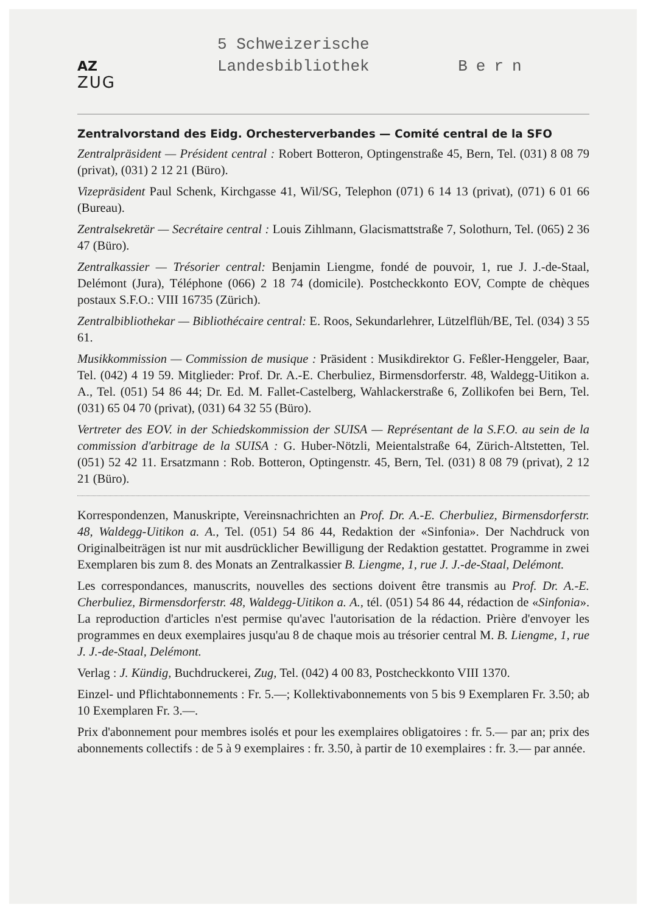AZ
ZUG
5 Schweizerische
Landesbibliothek Bern
Zentralvorstand des Eidg. Orchesterverbandes — Comité central de la SFO
Zentralpräsident — Président central : Robert Botteron, Optingenstraße 45, Bern, Tel. (031) 8 08 79 (privat), (031) 2 12 21 (Büro).
Vizepräsident Paul Schenk, Kirchgasse 41, Wil/SG, Telephon (071) 6 14 13 (privat), (071) 6 01 66 (Bureau).
Zentralsekretär — Secrétaire central : Louis Zihlmann, Glacismattstraße 7, Solothurn, Tel. (065) 2 36 47 (Büro).
Zentralkassier — Trésorier central: Benjamin Liengme, fondé de pouvoir, 1, rue J. J.-de-Staal, Delémont (Jura), Téléphone (066) 2 18 74 (domicile). Postcheckkonto EOV, Compte de chèques postaux S.F.O.: VIII 16735 (Zürich).
Zentralbibliothekar — Bibliothécaire central: E. Roos, Sekundarlehrer, Lützelflüh/BE, Tel. (034) 3 55 61.
Musikkommission — Commission de musique : Präsident : Musikdirektor G. Feßler-Henggeler, Baar, Tel. (042) 4 19 59. Mitglieder: Prof. Dr. A.-E. Cherbuliez, Birmensdorferstr. 48, Waldegg-Uitikon a. A., Tel. (051) 54 86 44; Dr. Ed. M. Fallet-Castelberg, Wahlackerstraße 6, Zollikofen bei Bern, Tel. (031) 65 04 70 (privat), (031) 64 32 55 (Büro).
Vertreter des EOV. in der Schiedskommission der SUISA — Représentant de la S.F.O. au sein de la commission d'arbitrage de la SUISA : G. Huber-Nötzli, Meientalstraße 64, Zürich-Altstetten, Tel. (051) 52 42 11. Ersatzmann : Rob. Botteron, Optingenstr. 45, Bern, Tel. (031) 8 08 79 (privat), 2 12 21 (Büro).
Korrespondenzen, Manuskripte, Vereinsnachrichten an Prof. Dr. A.-E. Cherbuliez, Birmensdorferstr. 48, Waldegg-Uitikon a. A., Tel. (051) 54 86 44, Redaktion der «Sinfonia». Der Nachdruck von Originalbeiträgen ist nur mit ausdrücklicher Bewilligung der Redaktion gestattet. Programme in zwei Exemplaren bis zum 8. des Monats an Zentralkassier B. Liengme, 1, rue J. J.-de-Staal, Delémont.
Les correspondances, manuscrits, nouvelles des sections doivent être transmis au Prof. Dr. A.-E. Cherbuliez, Birmensdorferstr. 48, Waldegg-Uitikon a. A., tél. (051) 54 86 44, rédaction de «Sinfonia». La reproduction d'articles n'est permise qu'avec l'autorisation de la rédaction. Prière d'envoyer les programmes en deux exemplaires jusqu'au 8 de chaque mois au trésorier central M. B. Liengme, 1, rue J. J.-de-Staal, Delémont.
Verlag : J. Kündig, Buchdruckerei, Zug, Tel. (042) 4 00 83, Postcheckkonto VIII 1370.
Einzel- und Pflichtabonnements : Fr. 5.—; Kollektivabonnements von 5 bis 9 Exemplaren Fr. 3.50; ab 10 Exemplaren Fr. 3.—.
Prix d'abonnement pour membres isolés et pour les exemplaires obligatoires : fr. 5.— par an; prix des abonnements collectifs : de 5 à 9 exemplaires : fr. 3.50, à partir de 10 exemplaires : fr. 3.— par année.